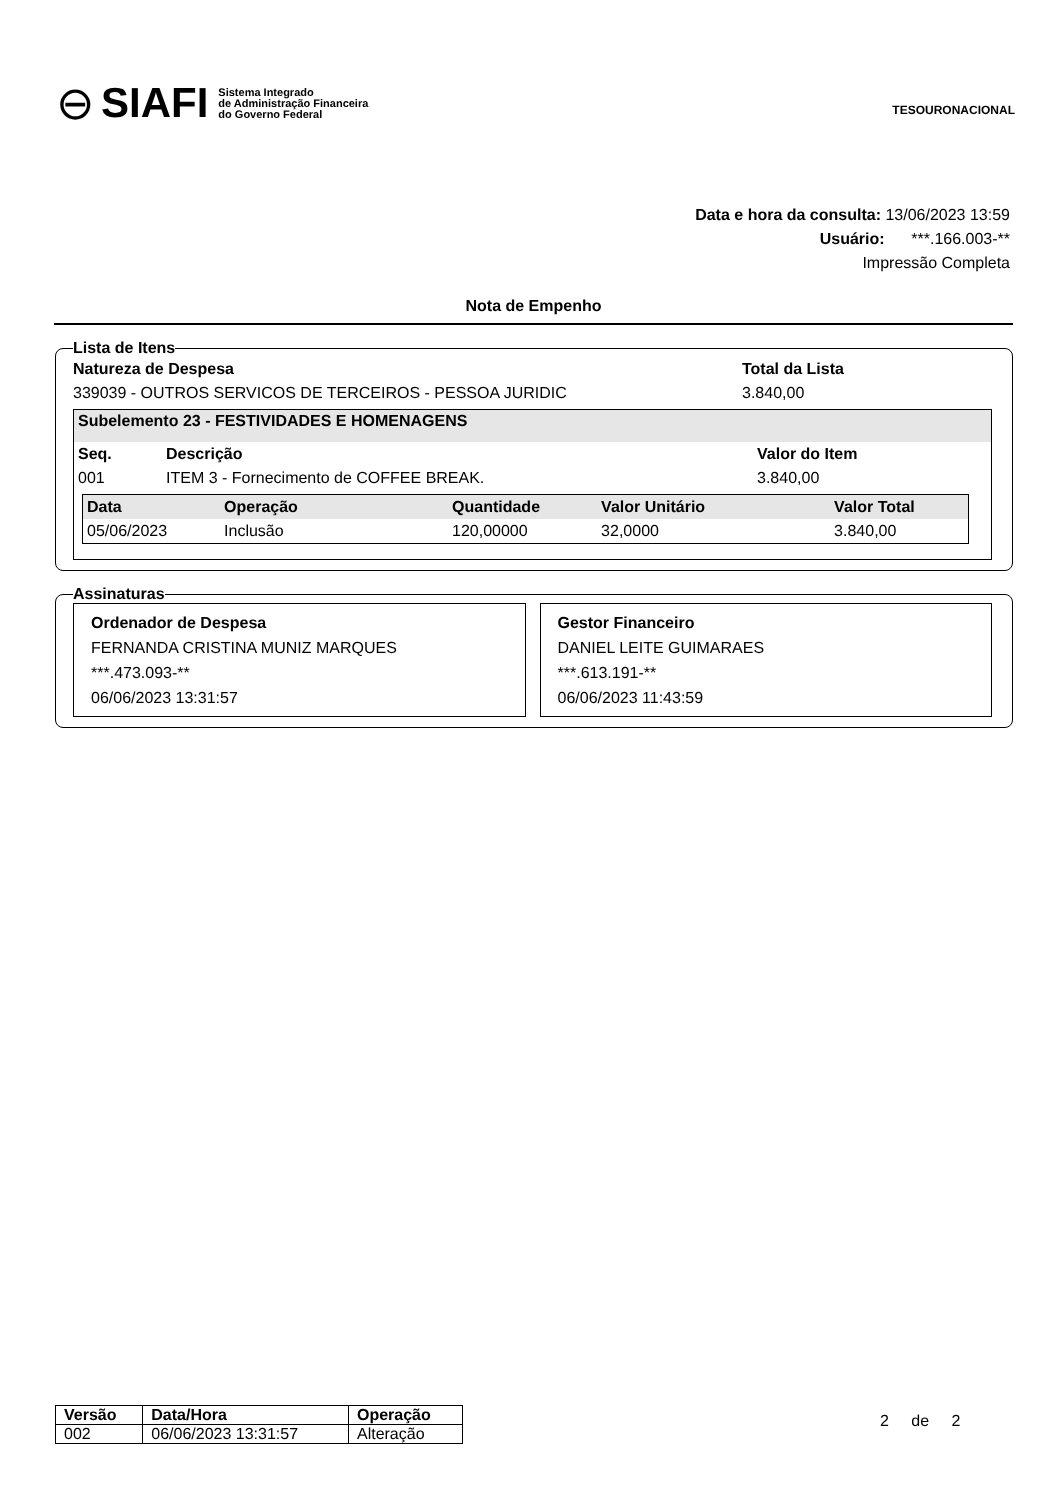⊖ SIAFI Sistema Integrado
de Administração Financeira
do Governo Federal
TESOURONACIONAL
Data e hora da consulta: 13/06/2023 13:59
Usuário: ***.166.003-**
Impressão Completa
Nota de Empenho
Lista de Itens
Natureza de Despesa
339039 - OUTROS SERVICOS DE TERCEIROS - PESSOA JURIDIC
Total da Lista
3.840,00
Subelemento 23 - FESTIVIDADES E HOMENAGENS
| Seq. | Descrição | Valor do Item |
| --- | --- | --- |
| 001 | ITEM 3 - Fornecimento de COFFEE BREAK. | 3.840,00 |
| Data | Operação | Quantidade | Valor Unitário | Valor Total |
| --- | --- | --- | --- | --- |
| 05/06/2023 | Inclusão | 120,00000 | 32,0000 | 3.840,00 |
Assinaturas
Ordenador de Despesa
FERNANDA CRISTINA MUNIZ MARQUES
***.473.093-**
06/06/2023 13:31:57
Gestor Financeiro
DANIEL LEITE GUIMARAES
***.613.191-**
06/06/2023 11:43:59
| Versão | Data/Hora | Operação |
| --- | --- | --- |
| 002 | 06/06/2023 13:31:57 | Alteração |
2 de 2